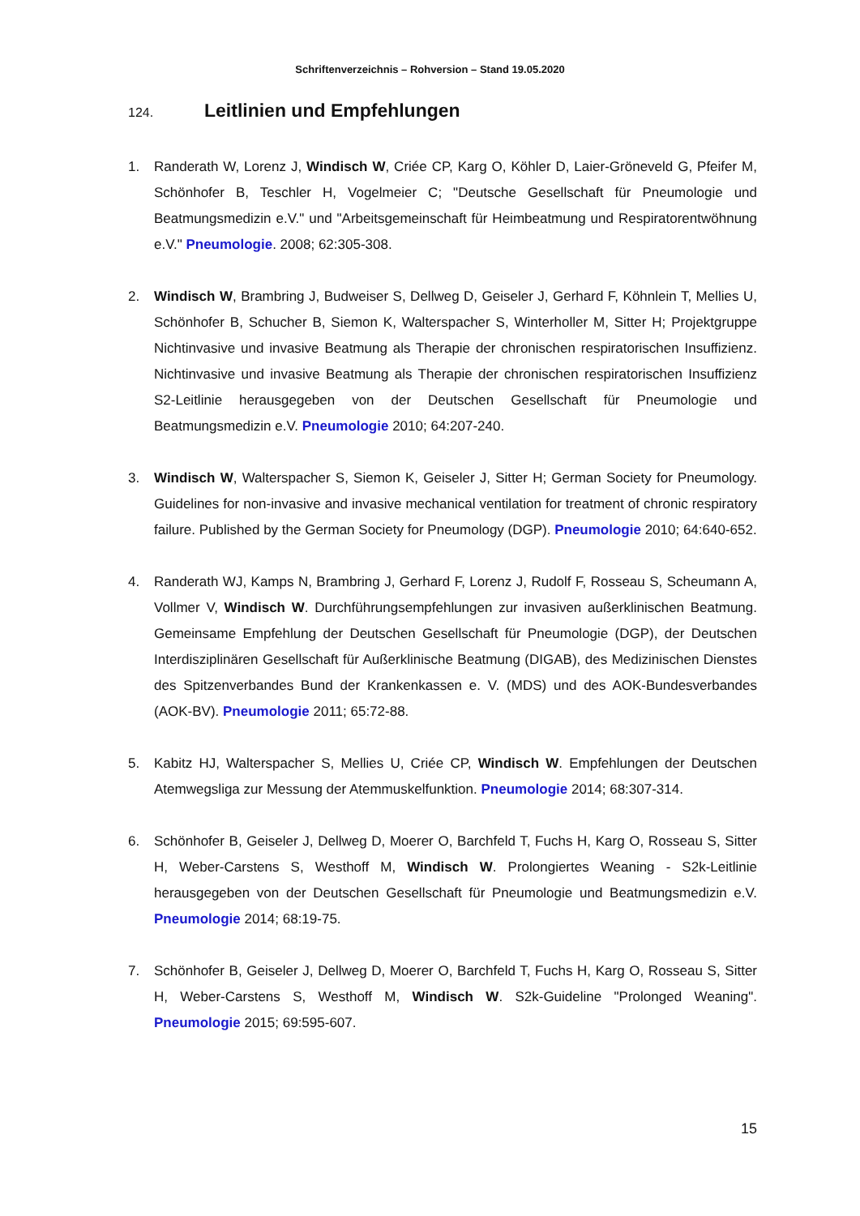Schriftenverzeichnis – Rohversion – Stand 19.05.2020
124. Leitlinien und Empfehlungen
1. Randerath W, Lorenz J, Windisch W, Criée CP, Karg O, Köhler D, Laier-Gröneveld G, Pfeifer M, Schönhofer B, Teschler H, Vogelmeier C; "Deutsche Gesellschaft für Pneumologie und Beatmungsmedizin e.V." und "Arbeitsgemeinschaft für Heimbeatmung und Respiratorentwöhnung e.V." Pneumologie. 2008; 62:305-308.
2. Windisch W, Brambring J, Budweiser S, Dellweg D, Geiseler J, Gerhard F, Köhnlein T, Mellies U, Schönhofer B, Schucher B, Siemon K, Walterspacher S, Winterholler M, Sitter H; Projektgruppe Nichtinvasive und invasive Beatmung als Therapie der chronischen respiratorischen Insuffizienz. Nichtinvasive und invasive Beatmung als Therapie der chronischen respiratorischen Insuffizienz S2-Leitlinie herausgegeben von der Deutschen Gesellschaft für Pneumologie und Beatmungsmedizin e.V. Pneumologie 2010; 64:207-240.
3. Windisch W, Walterspacher S, Siemon K, Geiseler J, Sitter H; German Society for Pneumology. Guidelines for non-invasive and invasive mechanical ventilation for treatment of chronic respiratory failure. Published by the German Society for Pneumology (DGP). Pneumologie 2010; 64:640-652.
4. Randerath WJ, Kamps N, Brambring J, Gerhard F, Lorenz J, Rudolf F, Rosseau S, Scheumann A, Vollmer V, Windisch W. Durchführungsempfehlungen zur invasiven außerklinischen Beatmung. Gemeinsame Empfehlung der Deutschen Gesellschaft für Pneumologie (DGP), der Deutschen Interdisziplinären Gesellschaft für Außerklinische Beatmung (DIGAB), des Medizinischen Dienstes des Spitzenverbandes Bund der Krankenkassen e. V. (MDS) und des AOK-Bundesverbandes (AOK-BV). Pneumologie 2011; 65:72-88.
5. Kabitz HJ, Walterspacher S, Mellies U, Criée CP, Windisch W. Empfehlungen der Deutschen Atemwegsliga zur Messung der Atemmuskelfunktion. Pneumologie 2014; 68:307-314.
6. Schönhofer B, Geiseler J, Dellweg D, Moerer O, Barchfeld T, Fuchs H, Karg O, Rosseau S, Sitter H, Weber-Carstens S, Westhoff M, Windisch W. Prolongiertes Weaning - S2k-Leitlinie herausgegeben von der Deutschen Gesellschaft für Pneumologie und Beatmungsmedizin e.V. Pneumologie 2014; 68:19-75.
7. Schönhofer B, Geiseler J, Dellweg D, Moerer O, Barchfeld T, Fuchs H, Karg O, Rosseau S, Sitter H, Weber-Carstens S, Westhoff M, Windisch W. S2k-Guideline "Prolonged Weaning". Pneumologie 2015; 69:595-607.
15